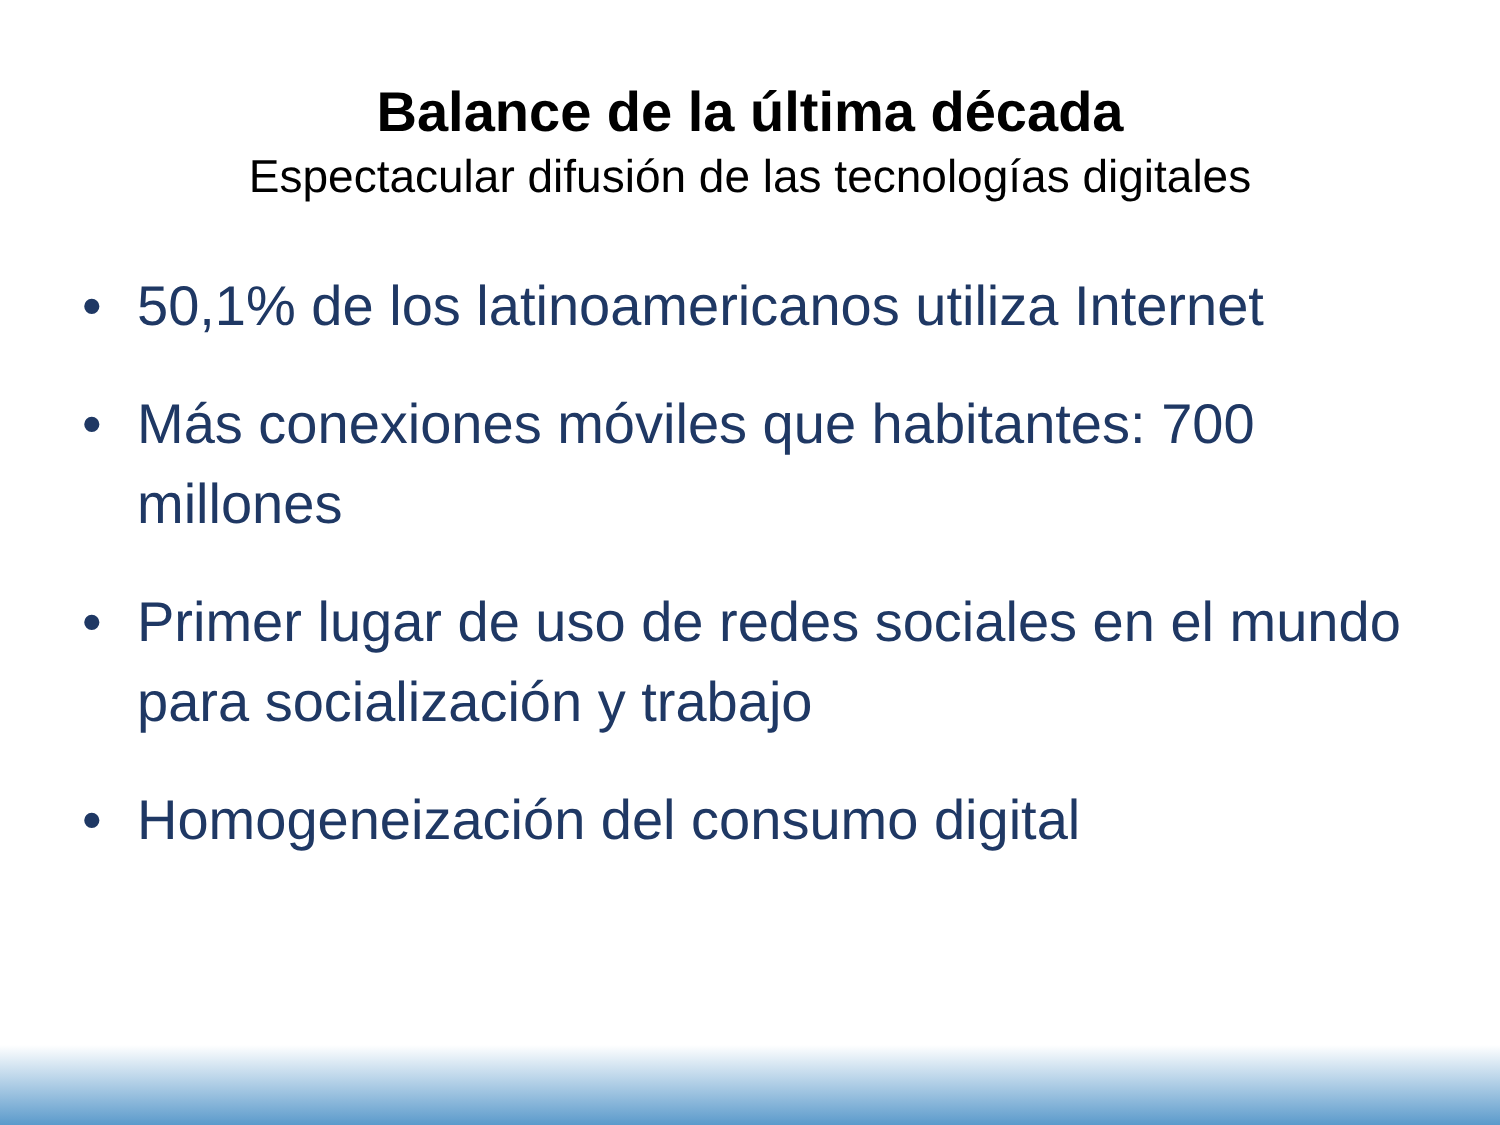Balance de la última década
Espectacular difusión de las tecnologías digitales
• 50,1% de los latinoamericanos utiliza Internet
• Más conexiones móviles que habitantes: 700 millones
• Primer lugar de uso de redes sociales en el mundo para socialización y trabajo
• Homogeneización del consumo digital